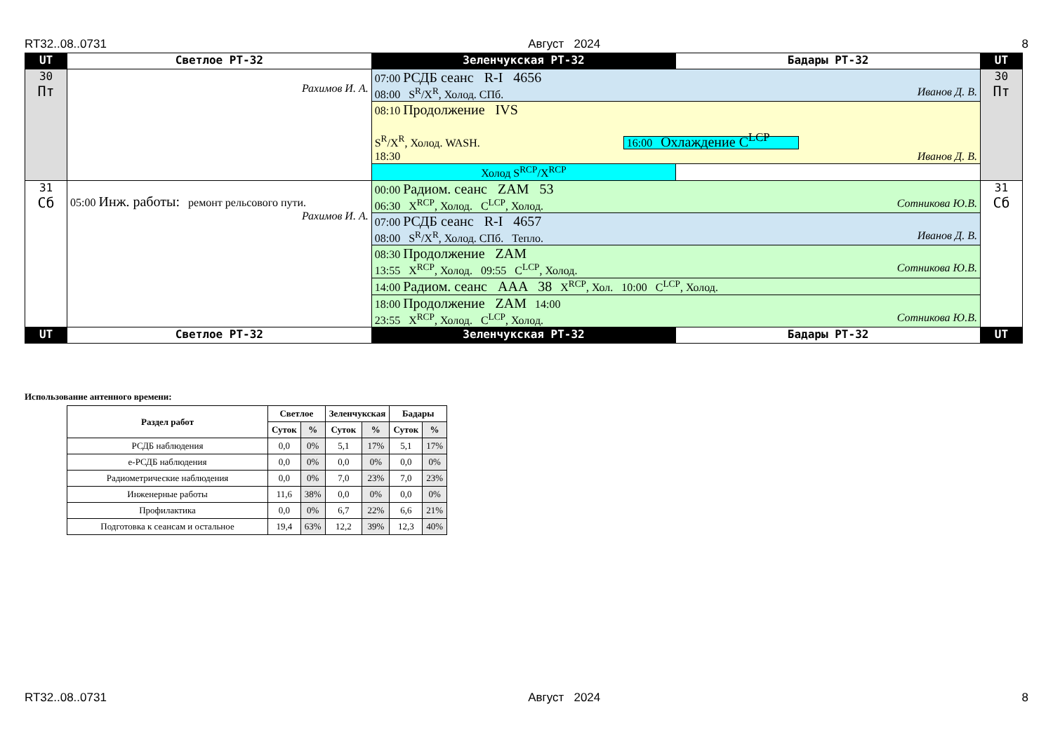RT32..08..0731 Август 2024 8
| UT | Светлое РТ-32 | Зеленчукская РТ-32 | Бадары РТ-32 | UT |
| 30 Пт | Рахимов И. А. | 07:00 РСДБ сеанс R-I 4656 08:00 S<sup>R</sup>/X<sup>R</sup>, Холод. СПб. Иванов Д. В. | | 30 Пт |
| | | 08:10 Продолжение IVS S<sup>R</sup>/X<sup>R</sup>, Холод. WASH. 16:00 Охлаждение C<sup>LCP</sup> 18:30 Иванов Д. В. | | |
| | | Холод S<sup>RCP</sup>/X<sup>RCP</sup> | | |
| 31 Сб | 05:00 Инж. работы: ремонт рельсового пути. Рахимов И. А. | 00:00 Радиом. сеанс ZAM 53 06:30 X<sup>RCP</sup>, Холод. C<sup>LCP</sup>, Холод. Сотникова Ю.В. | | 31 Сб |
| | | 07:00 РСДБ сеанс R-I 4657 08:00 S<sup>R</sup>/X<sup>R</sup>, Холод. СПб. Тепло. Иванов Д. В. | | |
| | | 08:30 Продолжение ZAM 13:55 X<sup>RCP</sup>, Холод. 09:55 C<sup>LCP</sup>, Холод. Сотникова Ю.В. | | |
| | | 14:00 Радиом. сеанс AAA 38 X<sup>RCP</sup>, Хол. 10:00 C<sup>LCP</sup>, Холод. | | |
| | | 18:00 Продолжение ZAM 14:00 23:55 X<sup>RCP</sup>, Холод. C<sup>LCP</sup>, Холод. Сотникова Ю.В. | | |
| UT | Светлое РТ-32 | Зеленчукская РТ-32 | Бадары РТ-32 | UT |
Использование антенного времени:
| Раздел работ | Светлое | | Зеленчукская | | Бадары | |
| --- | --- | --- | --- | --- | --- | --- |
| | Суток | % | Суток | % | Суток | % |
| РСДБ наблюдения | 0,0 | 0% | 5,1 | 17% | 5,1 | 17% |
| е-РСДБ наблюдения | 0,0 | 0% | 0,0 | 0% | 0,0 | 0% |
| Радиометрические наблюдения | 0,0 | 0% | 7,0 | 23% | 7,0 | 23% |
| Инженерные работы | 11,6 | 38% | 0,0 | 0% | 0,0 | 0% |
| Профилактика | 0,0 | 0% | 6,7 | 22% | 6,6 | 21% |
| Подготовка к сеансам и остальное | 19,4 | 63% | 12,2 | 39% | 12,3 | 40% |
RT32..08..0731 Август 2024 8